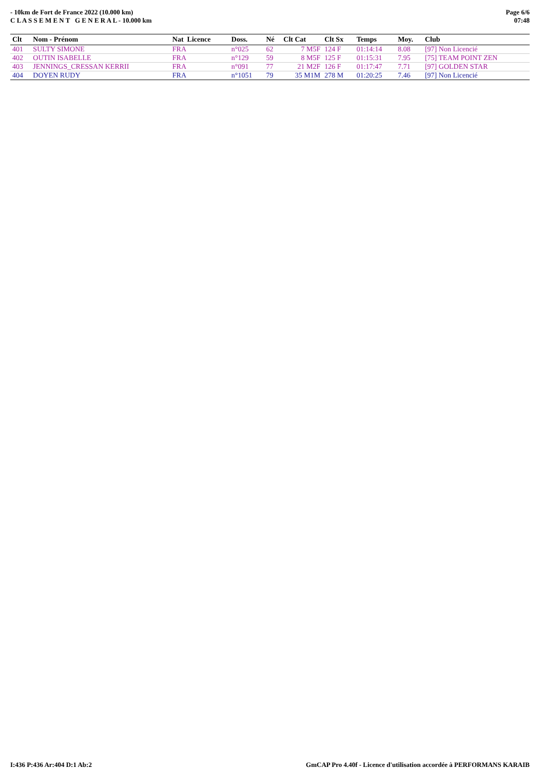- 10km de Fort de France 2022 (10.000 km)
C L A S S E M E N T G E N E R A L - 10.000 km
Page 6/6
07:48
| Clt | Nom - Prénom | Nat Licence | Doss. | Né | Clt Cat | Clt Sx | Temps | Moy. | Club |
| --- | --- | --- | --- | --- | --- | --- | --- | --- | --- |
| 401 | SULTY SIMONE | FRA | n°025 | 62 | 7 M5F | 124 F | 01:14:14 | 8.08 | [97] Non Licencié |
| 402 | OUTIN ISABELLE | FRA | n°129 | 59 | 8 M5F | 125 F | 01:15:31 | 7.95 | [75] TEAM POINT ZEN |
| 403 | JENNINGS_CRESSAN KERRII | FRA | n°091 | 77 | 21 M2F | 126 F | 01:17:47 | 7.71 | [97] GOLDEN STAR |
| 404 | DOYEN RUDY | FRA | n°1051 | 79 | 35 M1M | 278 M | 01:20:25 | 7.46 | [97] Non Licencié |
I:436 P:436 Ar:404 D:1 Ab:2 GmCAP Pro 4.40f - Licence d'utilisation accordée à PERFORMANS KARAIB